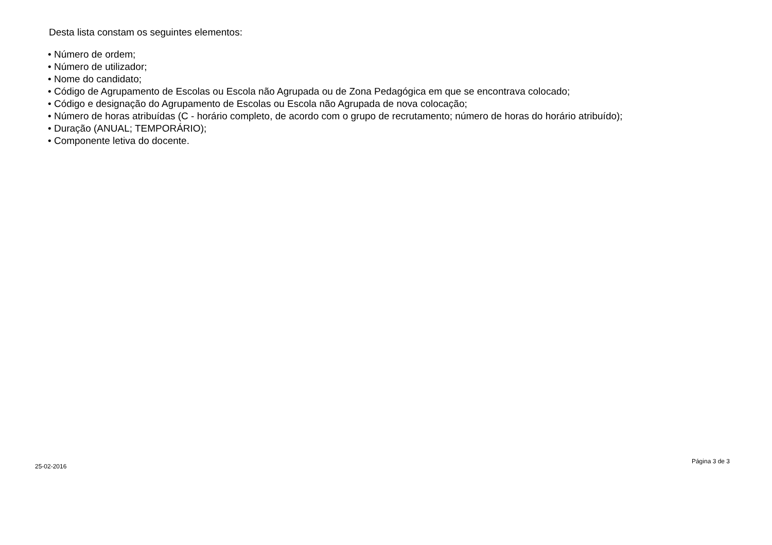Desta lista constam os seguintes elementos:
• Número de ordem;
• Número de utilizador;
• Nome do candidato;
• Código de Agrupamento de Escolas ou Escola não Agrupada ou de Zona Pedagógica em que se encontrava colocado;
• Código e designação do Agrupamento de Escolas ou Escola não Agrupada de nova colocação;
• Número de horas atribuídas (C - horário completo, de acordo com o grupo de recrutamento; número de horas do horário atribuído);
• Duração (ANUAL; TEMPORÁRIO);
• Componente letiva do docente.
25-02-2016 Página 3 de 3